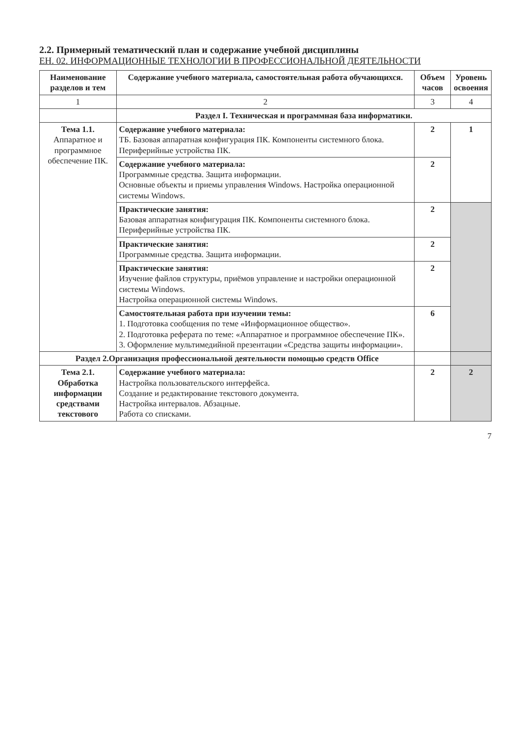2.2. Примерный тематический план и содержание учебной дисциплины
ЕН. 02. ИНФОРМАЦИОННЫЕ ТЕХНОЛОГИИ В ПРОФЕССИОНАЛЬНОЙ ДЕЯТЕЛЬНОСТИ
| Наименование разделов и тем | Содержание учебного материала, самостоятельная работа обучающихся. | Объем часов | Уровень освоения |
| --- | --- | --- | --- |
| 1 | 2 | 3 | 4 |
| | Раздел I. Техническая и программная база информатики. | | |
| Тема 1.1. Аппаратное и программное обеспечение ПК. | Содержание учебного материала: ТБ. Базовая аппаратная конфигурация ПК. Компоненты системного блока. Периферийные устройства ПК. | 2 | 1 |
| | Содержание учебного материала: Программные средства. Защита информации. Основные объекты и приемы управления Windows. Настройка операционной системы Windows. | 2 | |
| | Практические занятия: Базовая аппаратная конфигурация ПК. Компоненты системного блока. Периферийные устройства ПК. | 2 | |
| | Практические занятия: Программные средства. Защита информации. | 2 | |
| | Практические занятия: Изучение файлов структуры, приёмов управление и настройки операционной системы Windows. Настройка операционной системы Windows. | 2 | |
| | Самостоятельная работа при изучении темы: 1. Подготовка сообщения по теме «Информационное общество». 2. Подготовка реферата по теме: «Аппаратное и программное обеспечение ПК». 3. Оформление мультимедийной презентации «Средства защиты информации». | 6 | |
| Раздел 2.Организация профессиональной деятельности помощью средств Office | | | |
| Тема 2.1. Обработка информации средствами текстового | Содержание учебного материала: Настройка пользовательского интерфейса. Создание и редактирование текстового документа. Настройка интервалов. Абзацные. Работа со списками. | 2 | 2 |
7